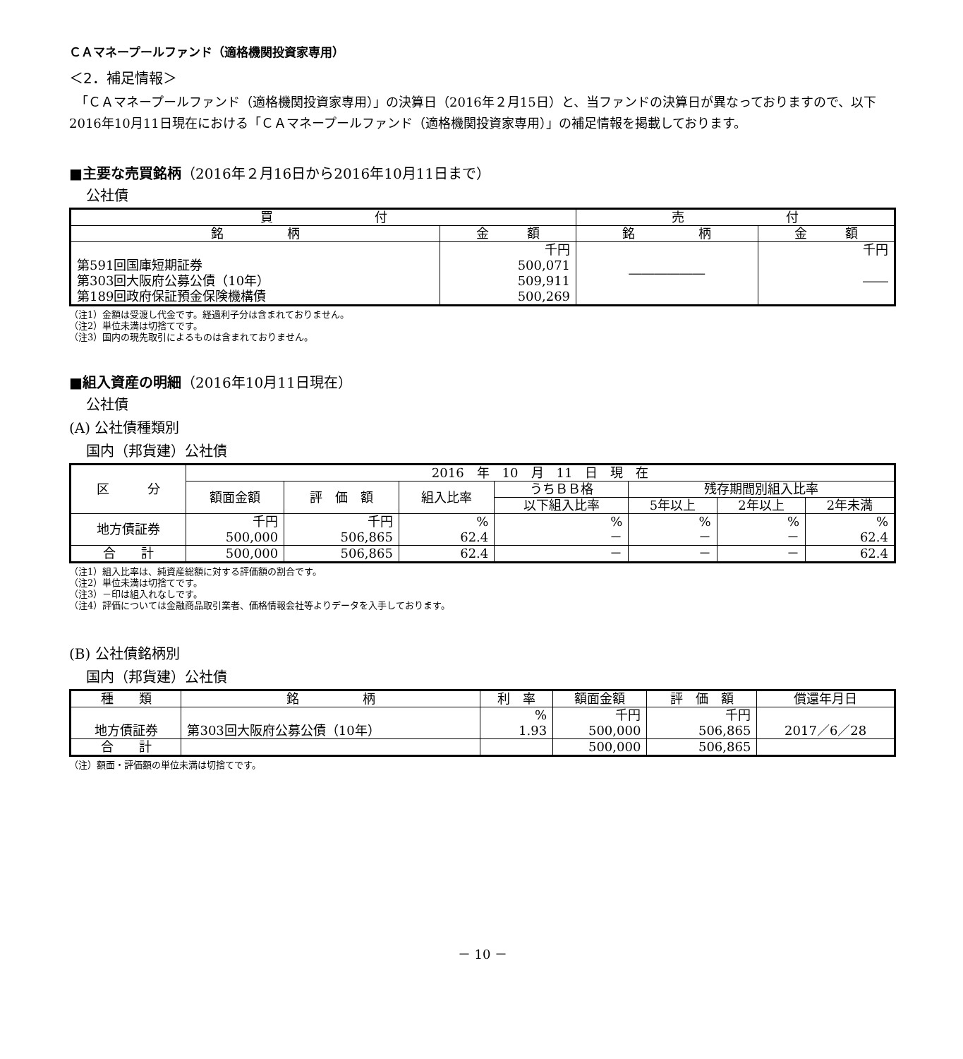ＣＡマネープールファンド（適格機関投資家専用）
＜2．補足情報＞
　「ＣＡマネープールファンド（適格機関投資家専用）」の決算日（2016年２月15日）と、当ファンドの決算日が異なっておりますので、以下2016年10月11日現在における「ＣＡマネープールファンド（適格機関投資家専用）」の補足情報を掲載しております。
■主要な売買銘柄（2016年２月16日から2016年10月11日まで）
公社債
| 買 付 | | 売 付 | |
| --- | --- | --- | --- |
| 銘 柄 | 金 額 | 銘 柄 | 金 額 |
| 第591回国庫短期証券 第303回大阪府公募公債（10年） 第189回政府保証預金保険機構債 | 千円 500,071 509,911 500,269 | ―――――― | 千円 ―― |
（注1）金額は受渡し代金です。経過利子分は含まれておりません。
（注2）単位未満は切捨てです。
（注3）国内の現先取引によるものは含まれておりません。
■組入資産の明細（2016年10月11日現在）
公社債
(A) 公社債種類別
国内（邦貨建）公社債
| 区 分 | 2016 年 10 月 11 日 現 在 | | | | | | |
| --- | --- | --- | --- | --- | --- | --- | --- |
| | 額面金額 | 評 価 額 | 組入比率 | うちＢＢ格 | 残存期間別組入比率 | | |
| | | | | 以下組入比率 | 5年以上 | 2年以上 | 2年未満 |
| 地方債証券 | 千円 500,000 | 千円 506,865 | % 62.4 | % － | % － | % － | % 62.4 |
| 合 計 | 500,000 | 506,865 | 62.4 | － | － | － | 62.4 |
（注1）組入比率は、純資産総額に対する評価額の割合です。
（注2）単位未満は切捨てです。
（注3）－印は組入れなしです。
（注4）評価については金融商品取引業者、価格情報会社等よりデータを入手しております。
(B) 公社債銘柄別
国内（邦貨建）公社債
| 種 類 | 銘 柄 | 利 率 | 額面金額 | 評 価 額 | 償還年月日 |
| --- | --- | --- | --- | --- | --- |
| 地方債証券 | 第303回大阪府公募公債（10年） | % 1.93 | 千円 500,000 | 千円 506,865 | 2017／6／28 |
| 合 計 | | | 500,000 | 506,865 | |
（注）額面・評価額の単位未満は切捨てです。
－ 10 －